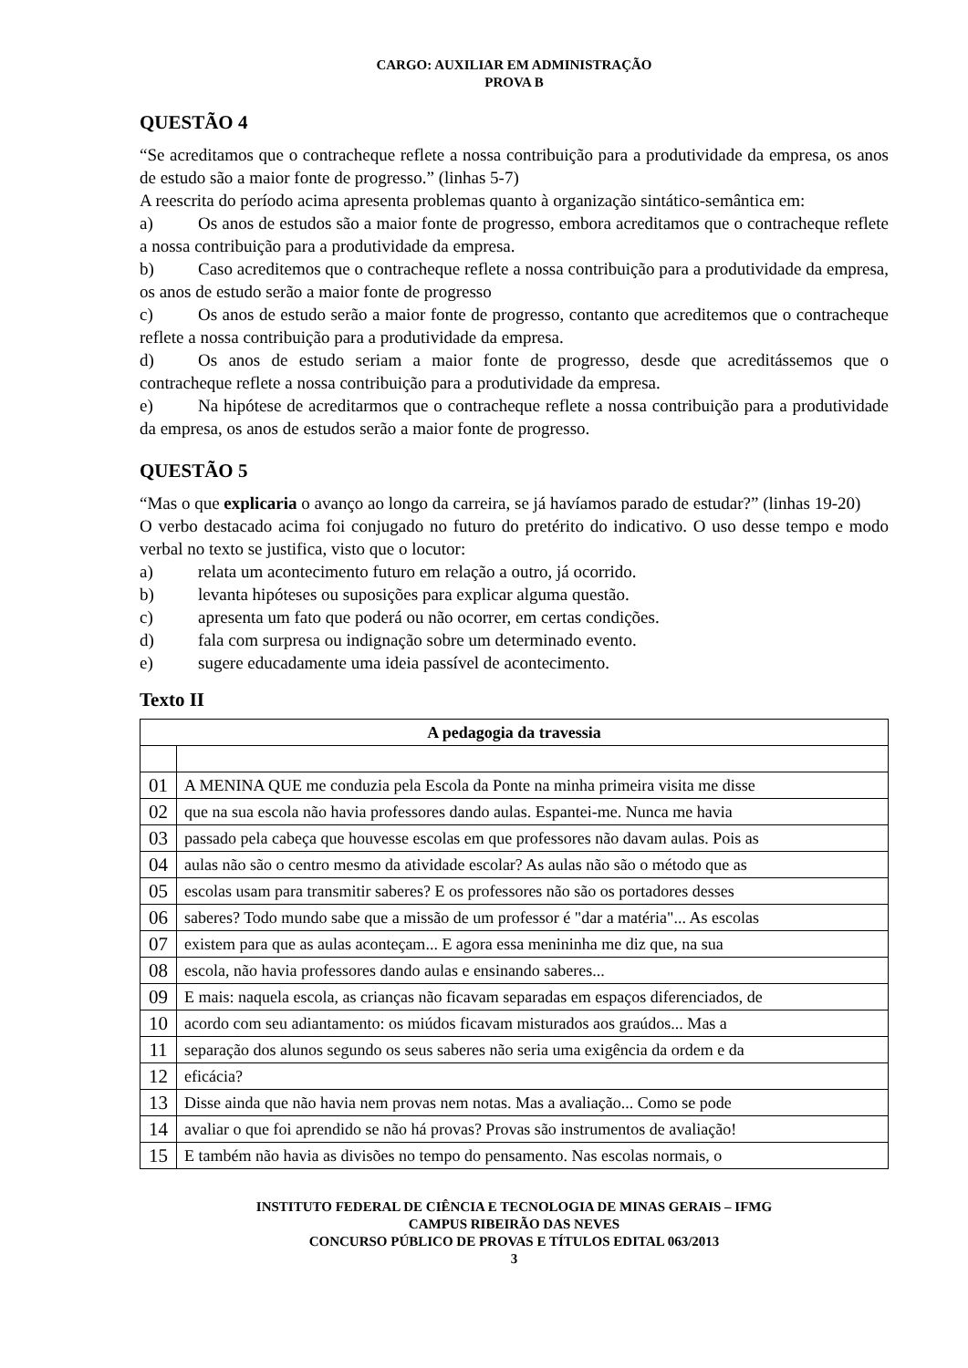CARGO: AUXILIAR EM ADMINISTRAÇÃO
PROVA B
QUESTÃO 4
“Se acreditamos que o contracheque reflete a nossa contribuição para a produtividade da empresa, os anos de estudo são a maior fonte de progresso.” (linhas 5-7)
A reescrita do período acima apresenta problemas quanto à organização sintático-semântica em:
a) Os anos de estudos são a maior fonte de progresso, embora acreditamos que o contracheque reflete a nossa contribuição para a produtividade da empresa.
b) Caso acreditemos que o contracheque reflete a nossa contribuição para a produtividade da empresa, os anos de estudo serão a maior fonte de progresso
c) Os anos de estudo serão a maior fonte de progresso, contanto que acreditemos que o contracheque reflete a nossa contribuição para a produtividade da empresa.
d) Os anos de estudo seriam a maior fonte de progresso, desde que acreditássemos que o contracheque reflete a nossa contribuição para a produtividade da empresa.
e) Na hipótese de acreditarmos que o contracheque reflete a nossa contribuição para a produtividade da empresa, os anos de estudos serão a maior fonte de progresso.
QUESTÃO 5
“Mas o que explicaria o avanço ao longo da carreira, se já havíamos parado de estudar?” (linhas 19-20)
O verbo destacado acima foi conjugado no futuro do pretérito do indicativo. O uso desse tempo e modo verbal no texto se justifica, visto que o locutor:
a) relata um acontecimento futuro em relação a outro, já ocorrido.
b) levanta hipóteses ou suposições para explicar alguma questão.
c) apresenta um fato que poderá ou não ocorrer, em certas condições.
d) fala com surpresa ou indignação sobre um determinado evento.
e) sugere educadamente uma ideia passível de acontecimento.
Texto II
| A pedagogia da travessia | |
| --- | --- |
| 01 | A MENINA QUE me conduzia pela Escola da Ponte na minha primeira visita me disse |
| 02 | que na sua escola não havia professores dando aulas. Espantei-me. Nunca me havia |
| 03 | passado pela cabeça que houvesse escolas em que professores não davam aulas. Pois as |
| 04 | aulas não são o centro mesmo da atividade escolar? As aulas não são o método que as |
| 05 | escolas usam para transmitir saberes? E os professores não são os portadores desses |
| 06 | saberes? Todo mundo sabe que a missão de um professor é "dar a matéria"... As escolas |
| 07 | existem para que as aulas aconteçam... E agora essa menininha me diz que, na sua |
| 08 | escola, não havia professores dando aulas e ensinando saberes... |
| 09 | E mais: naquela escola, as crianças não ficavam separadas em espaços diferenciados, de |
| 10 | acordo com seu adiantamento: os miúdos ficavam misturados aos graúdos... Mas a |
| 11 | separação dos alunos segundo os seus saberes não seria uma exigência da ordem e da |
| 12 | eficácia? |
| 13 | Disse ainda que não havia nem provas nem notas. Mas a avaliação... Como se pode |
| 14 | avaliar o que foi aprendido se não há provas? Provas são instrumentos de avaliação! |
| 15 | E também não havia as divisões no tempo do pensamento. Nas escolas normais, o |
INSTITUTO FEDERAL DE CIÊNCIA E TECNOLOGIA DE MINAS GERAIS – IFMG
CAMPUS RIBEIRÃO DAS NEVES
CONCURSO PÚBLICO DE PROVAS E TÍTULOS EDITAL 063/2013
3